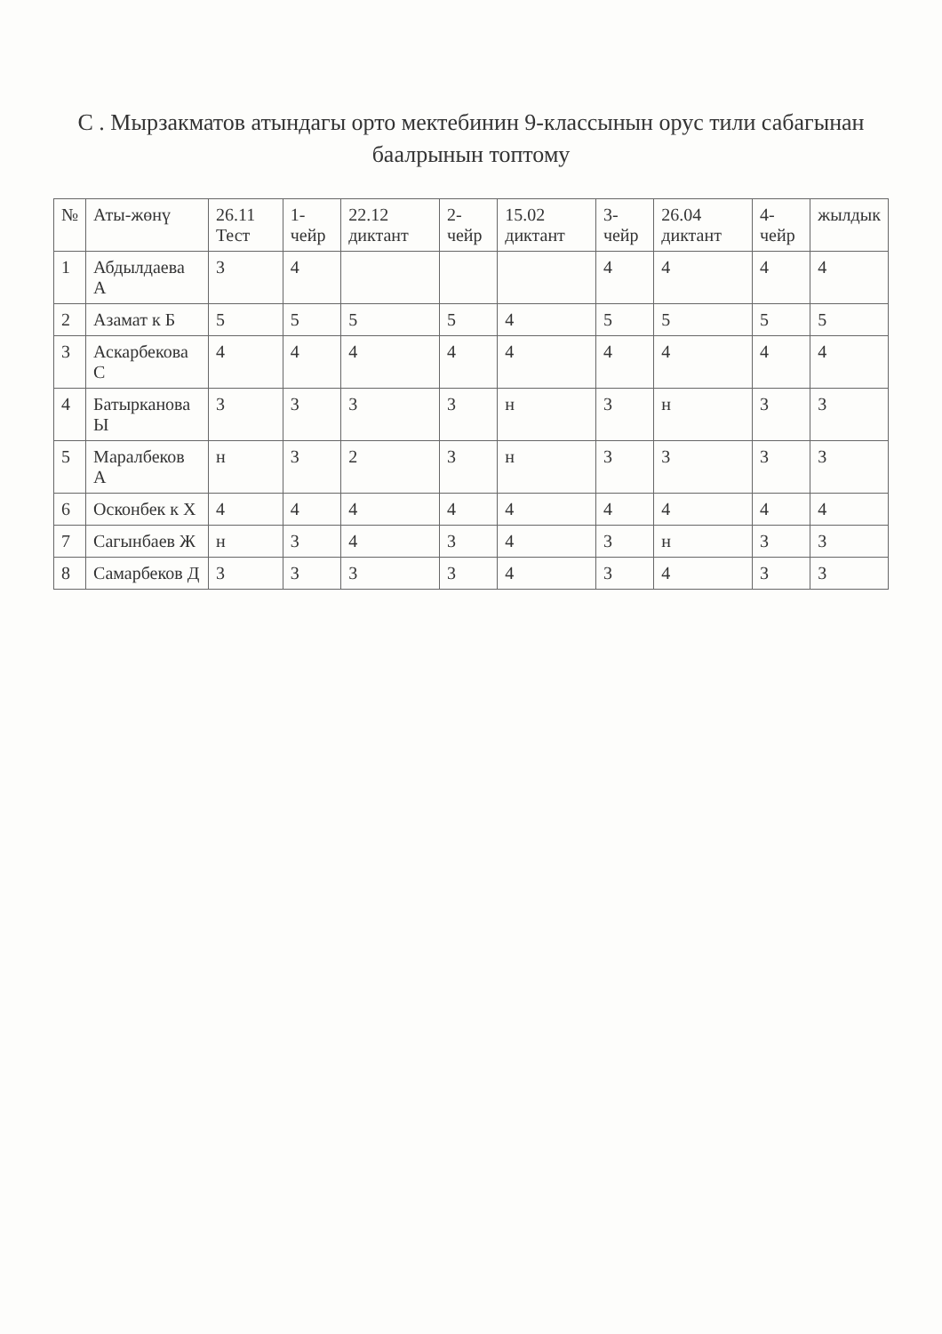С . Мырзакматов атындагы орто мектебинин 9-классынын орус тили сабагынан баалрынын топтому
| № | Аты-жөнү | 26.11 Тест | 1-чейр | 22.12 диктант | 2-чейр | 15.02 диктант | 3-чейр | 26.04 диктант | 4-чейр | жылдык |
| --- | --- | --- | --- | --- | --- | --- | --- | --- | --- | --- |
| 1 | Абдылдаева А | 3 | 4 | | | | 4 | 4 | 4 | 4 |
| 2 | Азамат к Б | 5 | 5 | 5 | 5 | 4 | 5 | 5 | 5 | 5 |
| 3 | Аскарбекова С | 4 | 4 | 4 | 4 | 4 | 4 | 4 | 4 | 4 |
| 4 | Батырканова Ы | 3 | 3 | 3 | 3 | н | 3 | н | 3 | 3 |
| 5 | Маралбеков А | н | 3 | 2 | 3 | н | 3 | 3 | 3 | 3 |
| 6 | Осконбек к Х | 4 | 4 | 4 | 4 | 4 | 4 | 4 | 4 | 4 |
| 7 | Сагынбаев Ж | н | 3 | 4 | 3 | 4 | 3 | н | 3 | 3 |
| 8 | Самарбеков Д | 3 | 3 | 3 | 3 | 4 | 3 | 4 | 3 | 3 |